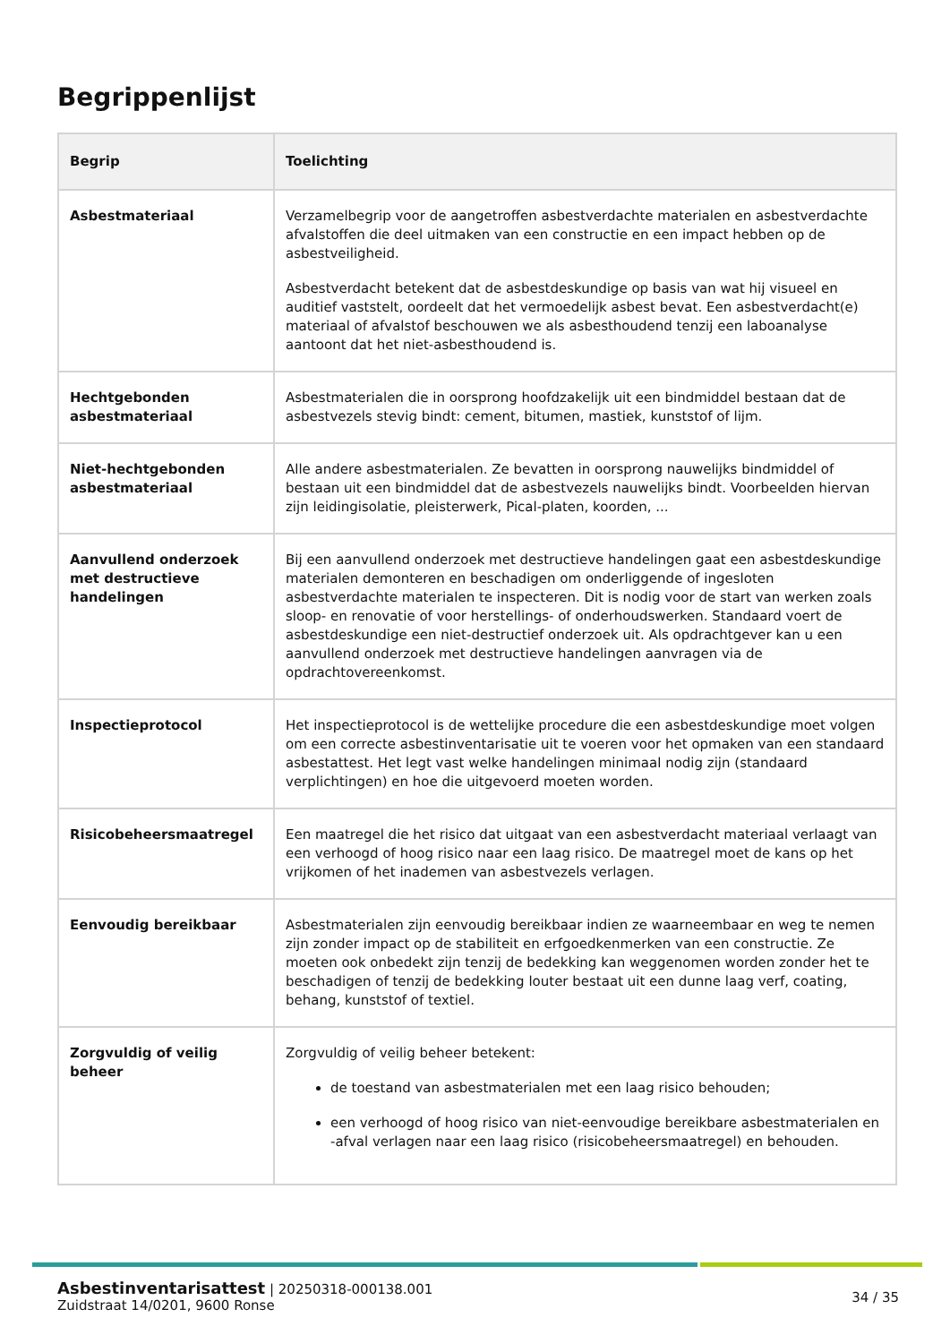Begrippenlijst
| Begrip | Toelichting |
| --- | --- |
| Asbestmateriaal | Verzamelbegrip voor de aangetroffen asbestverdachte materialen en asbestverdachte afvalstoffen die deel uitmaken van een constructie en een impact hebben op de asbestveiligheid. Asbestverdacht betekent dat de asbestdeskundige op basis van wat hij visueel en auditief vaststelt, oordeelt dat het vermoedelijk asbest bevat. Een asbestverdacht(e) materiaal of afvalstof beschouwen we als asbesthoudend tenzij een laboanalyse aantoont dat het niet-asbesthoudend is. |
| Hechtgebonden asbestmateriaal | Asbestmaterialen die in oorsprong hoofdzakelijk uit een bindmiddel bestaan dat de asbestvezels stevig bindt: cement, bitumen, mastiek, kunststof of lijm. |
| Niet-hechtgebonden asbestmateriaal | Alle andere asbestmaterialen. Ze bevatten in oorsprong nauwelijks bindmiddel of bestaan uit een bindmiddel dat de asbestvezels nauwelijks bindt. Voorbeelden hiervan zijn leidingisolatie, pleisterwerk, Pical-platen, koorden, ... |
| Aanvullend onderzoek met destructieve handelingen | Bij een aanvullend onderzoek met destructieve handelingen gaat een asbestdeskundige materialen demonteren en beschadigen om onderliggende of ingesloten asbestverdachte materialen te inspecteren. Dit is nodig voor de start van werken zoals sloop- en renovatie of voor herstellings- of onderhoudswerken. Standaard voert de asbestdeskundige een niet-destructief onderzoek uit. Als opdrachtgever kan u een aanvullend onderzoek met destructieve handelingen aanvragen via de opdrachtovereenkomst. |
| Inspectieprotocol | Het inspectieprotocol is de wettelijke procedure die een asbestdeskundige moet volgen om een correcte asbestinventarisatie uit te voeren voor het opmaken van een standaard asbestattest. Het legt vast welke handelingen minimaal nodig zijn (standaard verplichtingen) en hoe die uitgevoerd moeten worden. |
| Risicobeheersmaatregel | Een maatregel die het risico dat uitgaat van een asbestverdacht materiaal verlaagt van een verhoogd of hoog risico naar een laag risico. De maatregel moet de kans op het vrijkomen of het inademen van asbestvezels verlagen. |
| Eenvoudig bereikbaar | Asbestmaterialen zijn eenvoudig bereikbaar indien ze waarneembaar en weg te nemen zijn zonder impact op de stabiliteit en erfgoedkenmerken van een constructie. Ze moeten ook onbedekt zijn tenzij de bedekking kan weggenomen worden zonder het te beschadigen of tenzij de bedekking louter bestaat uit een dunne laag verf, coating, behang, kunststof of textiel. |
| Zorgvuldig of veilig beheer | Zorgvuldig of veilig beheer betekent: de toestand van asbestmaterialen met een laag risico behouden; een verhoogd of hoog risico van niet-eenvoudige bereikbare asbestmaterialen en -afval verlagen naar een laag risico (risicobeheersmaatregel) en behouden. |
Asbestinventarisattest | 20250318-000138.001
Zuidstraat 14/0201, 9600 Ronse
34 / 35